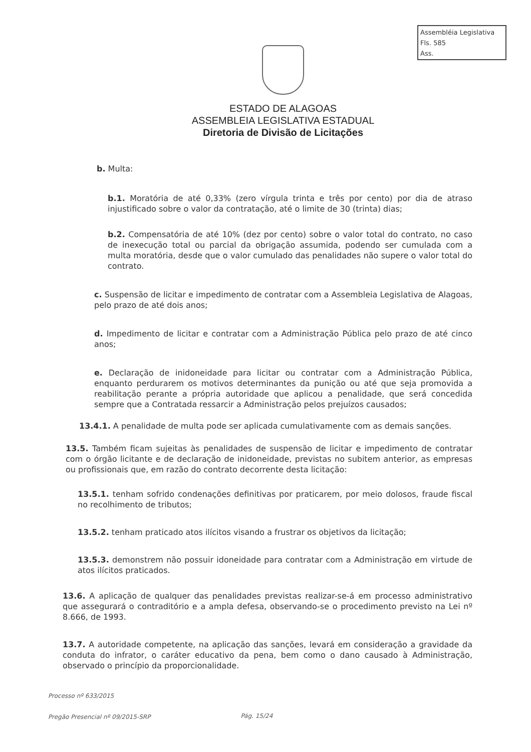Assembléia Legislativa
Fls. 585
Ass.
ESTADO DE ALAGOAS
ASSEMBLEIA LEGISLATIVA ESTADUAL
Diretoria de Divisão de Licitações
b. Multa:
b.1. Moratória de até 0,33% (zero vírgula trinta e três por cento) por dia de atraso injustificado sobre o valor da contratação, até o limite de 30 (trinta) dias;
b.2. Compensatória de até 10% (dez por cento) sobre o valor total do contrato, no caso de inexecução total ou parcial da obrigação assumida, podendo ser cumulada com a multa moratória, desde que o valor cumulado das penalidades não supere o valor total do contrato.
c. Suspensão de licitar e impedimento de contratar com a Assembleia Legislativa de Alagoas, pelo prazo de até dois anos;
d. Impedimento de licitar e contratar com a Administração Pública pelo prazo de até cinco anos;
e. Declaração de inidoneidade para licitar ou contratar com a Administração Pública, enquanto perdurarem os motivos determinantes da punição ou até que seja promovida a reabilitação perante a própria autoridade que aplicou a penalidade, que será concedida sempre que a Contratada ressarcir a Administração pelos prejuízos causados;
13.4.1. A penalidade de multa pode ser aplicada cumulativamente com as demais sanções.
13.5. Também ficam sujeitas às penalidades de suspensão de licitar e impedimento de contratar com o órgão licitante e de declaração de inidoneidade, previstas no subitem anterior, as empresas ou profissionais que, em razão do contrato decorrente desta licitação:
13.5.1. tenham sofrido condenações definitivas por praticarem, por meio dolosos, fraude fiscal no recolhimento de tributos;
13.5.2. tenham praticado atos ilícitos visando a frustrar os objetivos da licitação;
13.5.3. demonstrem não possuir idoneidade para contratar com a Administração em virtude de atos ilícitos praticados.
13.6. A aplicação de qualquer das penalidades previstas realizar-se-á em processo administrativo que assegurará o contraditório e a ampla defesa, observando-se o procedimento previsto na Lei nº 8.666, de 1993.
13.7. A autoridade competente, na aplicação das sanções, levará em consideração a gravidade da conduta do infrator, o caráter educativo da pena, bem como o dano causado à Administração, observado o princípio da proporcionalidade.
Processo nº 633/2015
Pregão Presencial nº 09/2015-SRP
Pág. 15/24